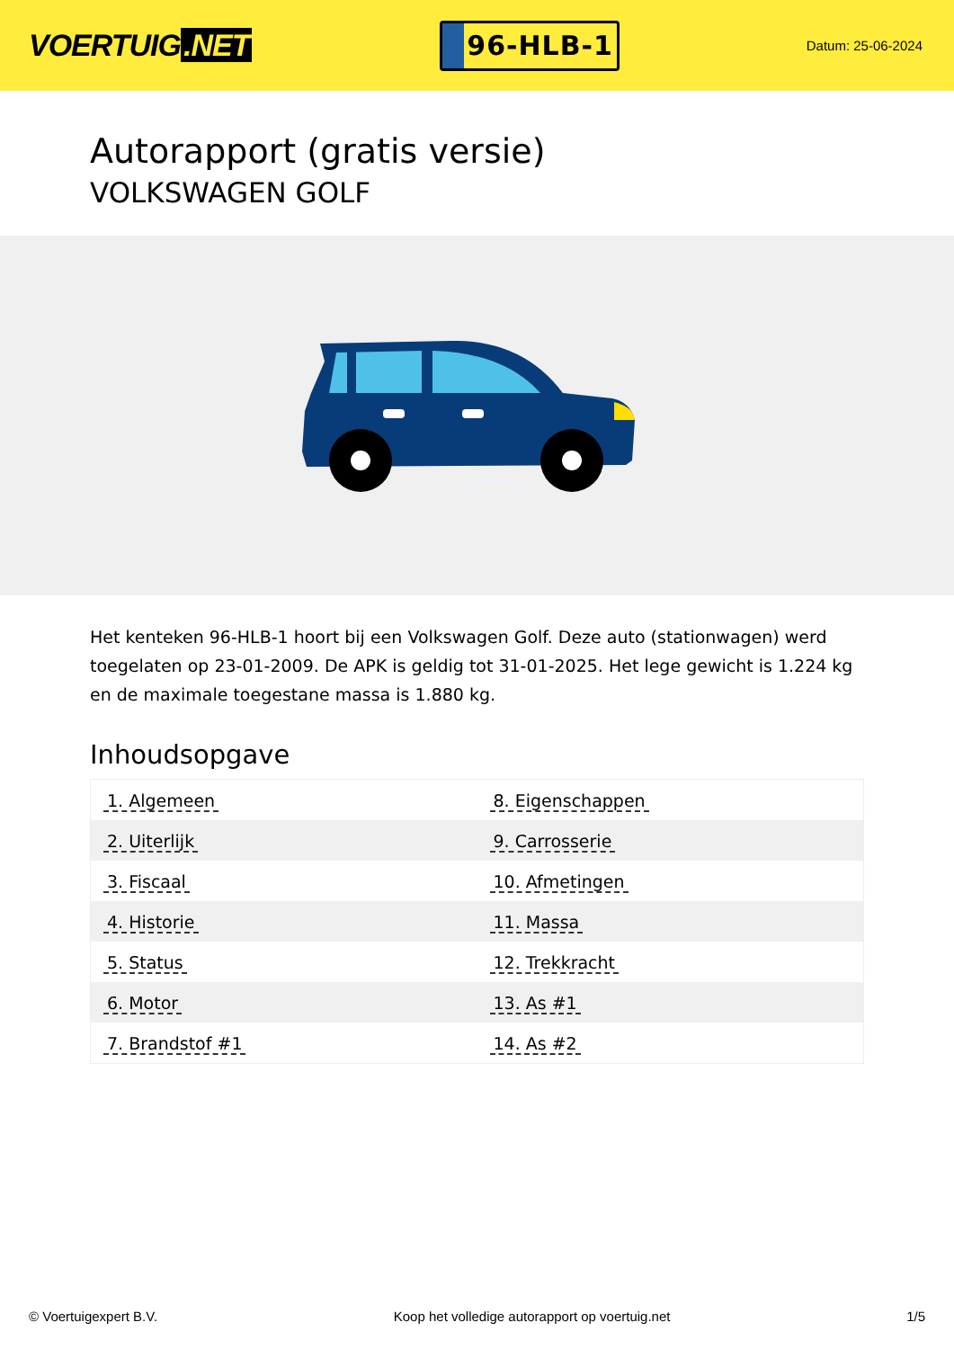VOERTUIG.NET
96-HLB-1
Datum: 25-06-2024
Autorapport (gratis versie)
VOLKSWAGEN GOLF
Het kenteken 96-HLB-1 hoort bij een Volkswagen Golf. Deze auto (stationwagen) werd toegelaten op 23-01-2009. De APK is geldig tot 31-01-2025. Het lege gewicht is 1.224 kg en de maximale toegestane massa is 1.880 kg.
Inhoudsopgave
| 1. Algemeen | 8. Eigenschappen |
| 2. Uiterlijk | 9. Carrosserie |
| 3. Fiscaal | 10. Afmetingen |
| 4. Historie | 11. Massa |
| 5. Status | 12. Trekkracht |
| 6. Motor | 13. As #1 |
| 7. Brandstof #1 | 14. As #2 |
© Voertuigexpert B.V. Koop het volledige autorapport op voertuig.net 1/5